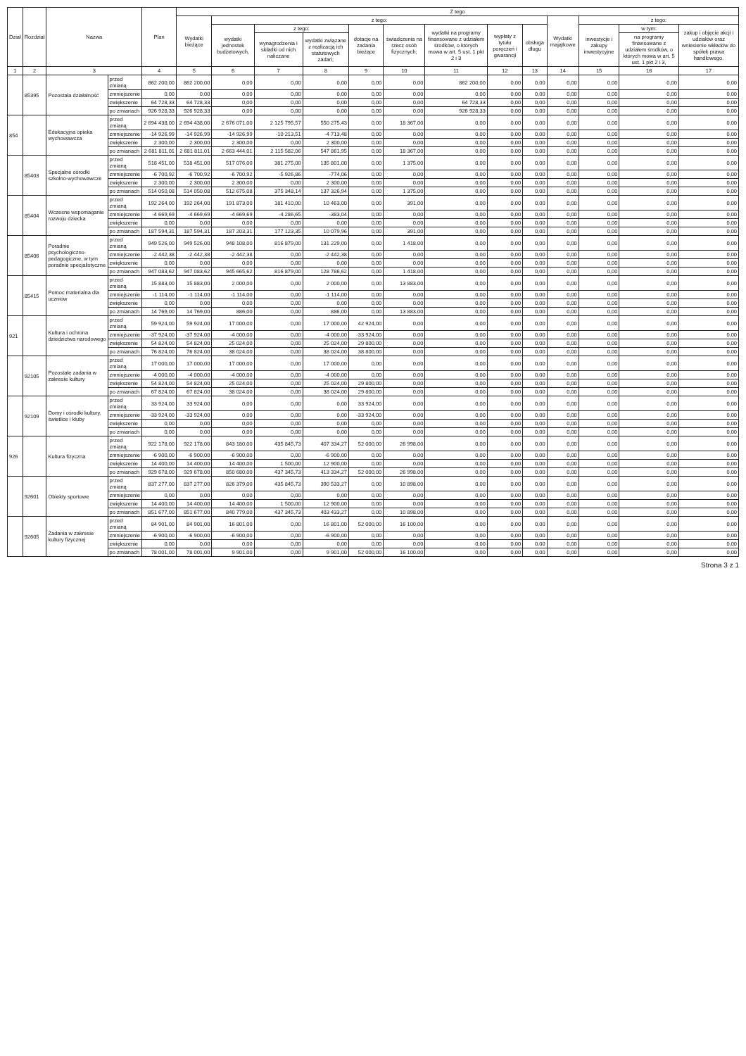| Dział | Rozdział | Nazwa | | Plan | Z tego | | | | | | | | | | | | |
| --- | --- | --- | --- | --- | --- | --- | --- | --- | --- | --- | --- | --- | --- | --- | --- | --- | --- |
| | | | | | Wydatki bieżące | z tego: | | | | | | | | Wydatki majątkowe | z tego: | | |
| | | | | | | wydatki jednostek budżetowych, | z tego: | | dotacje na zadania bieżące | świadczenia na rzecz osób fizycznych; | wydatki na programy finansowane z udziałem środków, o których mowa w art. 5 ust. 1 pkt 2 i 3 | wypłaty z tytułu poręczeń i gwarancji | obsługa długu | | inwestycje i zakupy inwestycyjne | w tym: | zakup i objęcie akcji i udziałów oraz wniesienie wkładów do spółek prawa handlowego. |
| | | | | | | | wynagrodzenia i składki od nich naliczane | wydatki związane z realizacją ich statutowych zadań; | | | | | | | | na programy finansowane z udziałem środków, o których mowa w art. 5 ust. 1 pkt 2 i 3, | |
| 1 | 2 | 3 | | 4 | 5 | 6 | 7 | 8 | 9 | 10 | 11 | 12 | 13 | 14 | 15 | 16 | 17 |
| | 85395 | Pozostała działalność | przed zmianą | 862 200,00 | 862 200,00 | 0,00 | 0,00 | 0,00 | 0,00 | 0,00 | 862 200,00 | 0,00 | 0,00 | 0,00 | 0,00 | 0,00 | 0,00 |
| | | | zmniejszenie | 0,00 | 0,00 | 0,00 | 0,00 | 0,00 | 0,00 | 0,00 | 0,00 | 0,00 | 0,00 | 0,00 | 0,00 | 0,00 | 0,00 |
| | | | zwiększenie | 64 728,33 | 64 728,33 | 0,00 | 0,00 | 0,00 | 0,00 | 0,00 | 64 728,33 | 0,00 | 0,00 | 0,00 | 0,00 | 0,00 | 0,00 |
| | | | po zmianach | 926 928,33 | 926 928,33 | 0,00 | 0,00 | 0,00 | 0,00 | 0,00 | 926 928,33 | 0,00 | 0,00 | 0,00 | 0,00 | 0,00 | 0,00 |
| 854 | | Edukacyjna opieka wychowawcza | przed zmianą | 2 694 438,00 | 2 694 438,00 | 2 676 071,00 | 2 125 795,57 | 550 275,43 | 0,00 | 18 367,00 | 0,00 | 0,00 | 0,00 | 0,00 | 0,00 | 0,00 | 0,00 |
| | | | zmniejszenie | -14 926,99 | -14 926,99 | -14 926,99 | -10 213,51 | -4 713,48 | 0,00 | 0,00 | 0,00 | 0,00 | 0,00 | 0,00 | 0,00 | 0,00 | 0,00 |
| | | | zwiększenie | 2 300,00 | 2 300,00 | 2 300,00 | 0,00 | 2 300,00 | 0,00 | 0,00 | 0,00 | 0,00 | 0,00 | 0,00 | 0,00 | 0,00 | 0,00 |
| | | | po zmianach | 2 681 811,01 | 2 681 811,01 | 2 663 444,01 | 2 115 582,06 | 547 861,95 | 0,00 | 18 367,00 | 0,00 | 0,00 | 0,00 | 0,00 | 0,00 | 0,00 | 0,00 |
| | 85403 | Specjalne ośrodki szkolno-wychowawcze | przed zmianą | 518 451,00 | 518 451,00 | 517 076,00 | 381 275,00 | 135 801,00 | 0,00 | 1 375,00 | 0,00 | 0,00 | 0,00 | 0,00 | 0,00 | 0,00 | 0,00 |
| | | | zmniejszenie | -6 700,92 | -6 700,92 | -6 700,92 | -5 926,86 | -774,06 | 0,00 | 0,00 | 0,00 | 0,00 | 0,00 | 0,00 | 0,00 | 0,00 | 0,00 |
| | | | zwiększenie | 2 300,00 | 2 300,00 | 2 300,00 | 0,00 | 2 300,00 | 0,00 | 0,00 | 0,00 | 0,00 | 0,00 | 0,00 | 0,00 | 0,00 | 0,00 |
| | | | po zmianach | 514 050,08 | 514 050,08 | 512 675,08 | 375 348,14 | 137 326,94 | 0,00 | 1 375,00 | 0,00 | 0,00 | 0,00 | 0,00 | 0,00 | 0,00 | 0,00 |
| | 85404 | Wczesne wspomaganie rozwoju dziecka | przed zmianą | 192 264,00 | 192 264,00 | 191 873,00 | 181 410,00 | 10 463,00 | 0,00 | 391,00 | 0,00 | 0,00 | 0,00 | 0,00 | 0,00 | 0,00 | 0,00 |
| | | | zmniejszenie | -4 669,69 | -4 669,69 | -4 669,69 | -4 286,65 | -383,04 | 0,00 | 0,00 | 0,00 | 0,00 | 0,00 | 0,00 | 0,00 | 0,00 | 0,00 |
| | | | zwiększenie | 0,00 | 0,00 | 0,00 | 0,00 | 0,00 | 0,00 | 0,00 | 0,00 | 0,00 | 0,00 | 0,00 | 0,00 | 0,00 | 0,00 |
| | | | po zmianach | 187 594,31 | 187 594,31 | 187 203,31 | 177 123,35 | 10 079,96 | 0,00 | 391,00 | 0,00 | 0,00 | 0,00 | 0,00 | 0,00 | 0,00 | 0,00 |
| | 85406 | Poradnie psychologiczno-pedagogiczne, w tym poradnie specjalistyczne | przed zmianą | 949 526,00 | 949 526,00 | 948 108,00 | 816 879,00 | 131 229,00 | 0,00 | 1 418,00 | 0,00 | 0,00 | 0,00 | 0,00 | 0,00 | 0,00 | 0,00 |
| | | | zmniejszenie | -2 442,38 | -2 442,38 | -2 442,38 | 0,00 | -2 442,38 | 0,00 | 0,00 | 0,00 | 0,00 | 0,00 | 0,00 | 0,00 | 0,00 | 0,00 |
| | | | zwiększenie | 0,00 | 0,00 | 0,00 | 0,00 | 0,00 | 0,00 | 0,00 | 0,00 | 0,00 | 0,00 | 0,00 | 0,00 | 0,00 | 0,00 |
| | | | po zmianach | 947 083,62 | 947 083,62 | 945 665,62 | 816 879,00 | 128 786,62 | 0,00 | 1 418,00 | 0,00 | 0,00 | 0,00 | 0,00 | 0,00 | 0,00 | 0,00 |
| | 85415 | Pomoc materialna dla uczniów | przed zmianą | 15 883,00 | 15 883,00 | 2 000,00 | 0,00 | 2 000,00 | 0,00 | 13 883,00 | 0,00 | 0,00 | 0,00 | 0,00 | 0,00 | 0,00 | 0,00 |
| | | | zmniejszenie | -1 114,00 | -1 114,00 | -1 114,00 | 0,00 | -1 114,00 | 0,00 | 0,00 | 0,00 | 0,00 | 0,00 | 0,00 | 0,00 | 0,00 | 0,00 |
| | | | zwiększenie | 0,00 | 0,00 | 0,00 | 0,00 | 0,00 | 0,00 | 0,00 | 0,00 | 0,00 | 0,00 | 0,00 | 0,00 | 0,00 | 0,00 |
| | | | po zmianach | 14 769,00 | 14 769,00 | 886,00 | 0,00 | 886,00 | 0,00 | 13 883,00 | 0,00 | 0,00 | 0,00 | 0,00 | 0,00 | 0,00 | 0,00 |
| 921 | | Kultura i ochrona dziedzictwa narodowego | przed zmianą | 59 924,00 | 59 924,00 | 17 000,00 | 0,00 | 17 000,00 | 42 924,00 | 0,00 | 0,00 | 0,00 | 0,00 | 0,00 | 0,00 | 0,00 | 0,00 |
| | | | zmniejszenie | -37 924,00 | -37 924,00 | -4 000,00 | 0,00 | -4 000,00 | -33 924,00 | 0,00 | 0,00 | 0,00 | 0,00 | 0,00 | 0,00 | 0,00 | 0,00 |
| | | | zwiększenie | 54 824,00 | 54 824,00 | 25 024,00 | 0,00 | 25 024,00 | 29 800,00 | 0,00 | 0,00 | 0,00 | 0,00 | 0,00 | 0,00 | 0,00 | 0,00 |
| | | | po zmianach | 76 824,00 | 76 824,00 | 38 024,00 | 0,00 | 38 024,00 | 38 800,00 | 0,00 | 0,00 | 0,00 | 0,00 | 0,00 | 0,00 | 0,00 | 0,00 |
| | 92105 | Pozostałe zadania w zakresie kultury | przed zmianą | 17 000,00 | 17 000,00 | 17 000,00 | 0,00 | 17 000,00 | 0,00 | 0,00 | 0,00 | 0,00 | 0,00 | 0,00 | 0,00 | 0,00 | 0,00 |
| | | | zmniejszenie | -4 000,00 | -4 000,00 | -4 000,00 | 0,00 | -4 000,00 | 0,00 | 0,00 | 0,00 | 0,00 | 0,00 | 0,00 | 0,00 | 0,00 | 0,00 |
| | | | zwiększenie | 54 824,00 | 54 824,00 | 25 024,00 | 0,00 | 25 024,00 | 29 800,00 | 0,00 | 0,00 | 0,00 | 0,00 | 0,00 | 0,00 | 0,00 | 0,00 |
| | | | po zmianach | 67 824,00 | 67 824,00 | 38 024,00 | 0,00 | 38 024,00 | 29 800,00 | 0,00 | 0,00 | 0,00 | 0,00 | 0,00 | 0,00 | 0,00 | 0,00 |
| | 92109 | Domy i ośrodki kultury, świetlice i kluby | przed zmianą | 33 924,00 | 33 924,00 | 0,00 | 0,00 | 0,00 | 33 924,00 | 0,00 | 0,00 | 0,00 | 0,00 | 0,00 | 0,00 | 0,00 | 0,00 |
| | | | zmniejszenie | -33 924,00 | -33 924,00 | 0,00 | 0,00 | 0,00 | -33 924,00 | 0,00 | 0,00 | 0,00 | 0,00 | 0,00 | 0,00 | 0,00 | 0,00 |
| | | | zwiększenie | 0,00 | 0,00 | 0,00 | 0,00 | 0,00 | 0,00 | 0,00 | 0,00 | 0,00 | 0,00 | 0,00 | 0,00 | 0,00 | 0,00 |
| | | | po zmianach | 0,00 | 0,00 | 0,00 | 0,00 | 0,00 | 0,00 | 0,00 | 0,00 | 0,00 | 0,00 | 0,00 | 0,00 | 0,00 | 0,00 |
| 926 | | Kultura fizyczna | przed zmianą | 922 178,00 | 922 178,00 | 843 180,00 | 435 845,73 | 407 334,27 | 52 000,00 | 26 998,00 | 0,00 | 0,00 | 0,00 | 0,00 | 0,00 | 0,00 | 0,00 |
| | | | zmniejszenie | -6 900,00 | -6 900,00 | -6 900,00 | 0,00 | -6 900,00 | 0,00 | 0,00 | 0,00 | 0,00 | 0,00 | 0,00 | 0,00 | 0,00 | 0,00 |
| | | | zwiększenie | 14 400,00 | 14 400,00 | 14 400,00 | 1 500,00 | 12 900,00 | 0,00 | 0,00 | 0,00 | 0,00 | 0,00 | 0,00 | 0,00 | 0,00 | 0,00 |
| | | | po zmianach | 929 678,00 | 929 678,00 | 850 680,00 | 437 345,73 | 413 334,27 | 52 000,00 | 26 998,00 | 0,00 | 0,00 | 0,00 | 0,00 | 0,00 | 0,00 | 0,00 |
| | 92601 | Obiekty sportowe | przed zmianą | 837 277,00 | 837 277,00 | 826 379,00 | 435 845,73 | 390 533,27 | 0,00 | 10 898,00 | 0,00 | 0,00 | 0,00 | 0,00 | 0,00 | 0,00 | 0,00 |
| | | | zmniejszenie | 0,00 | 0,00 | 0,00 | 0,00 | 0,00 | 0,00 | 0,00 | 0,00 | 0,00 | 0,00 | 0,00 | 0,00 | 0,00 | 0,00 |
| | | | zwiększenie | 14 400,00 | 14 400,00 | 14 400,00 | 1 500,00 | 12 900,00 | 0,00 | 0,00 | 0,00 | 0,00 | 0,00 | 0,00 | 0,00 | 0,00 | 0,00 |
| | | | po zmianach | 851 677,00 | 851 677,00 | 840 779,00 | 437 345,73 | 403 433,27 | 0,00 | 10 898,00 | 0,00 | 0,00 | 0,00 | 0,00 | 0,00 | 0,00 | 0,00 |
| | 92605 | Zadania w zakresie kultury fizycznej | przed zmianą | 84 901,00 | 84 901,00 | 16 801,00 | 0,00 | 16 801,00 | 52 000,00 | 16 100,00 | 0,00 | 0,00 | 0,00 | 0,00 | 0,00 | 0,00 | 0,00 |
| | | | zmniejszenie | -6 900,00 | -6 900,00 | -6 900,00 | 0,00 | -6 900,00 | 0,00 | 0,00 | 0,00 | 0,00 | 0,00 | 0,00 | 0,00 | 0,00 | 0,00 |
| | | | zwiększenie | 0,00 | 0,00 | 0,00 | 0,00 | 0,00 | 0,00 | 0,00 | 0,00 | 0,00 | 0,00 | 0,00 | 0,00 | 0,00 | 0,00 |
| | | | po zmianach | 78 001,00 | 78 001,00 | 9 901,00 | 0,00 | 9 901,00 | 52 000,00 | 16 100,00 | 0,00 | 0,00 | 0,00 | 0,00 | 0,00 | 0,00 | 0,00 |
Strona 3 z 1